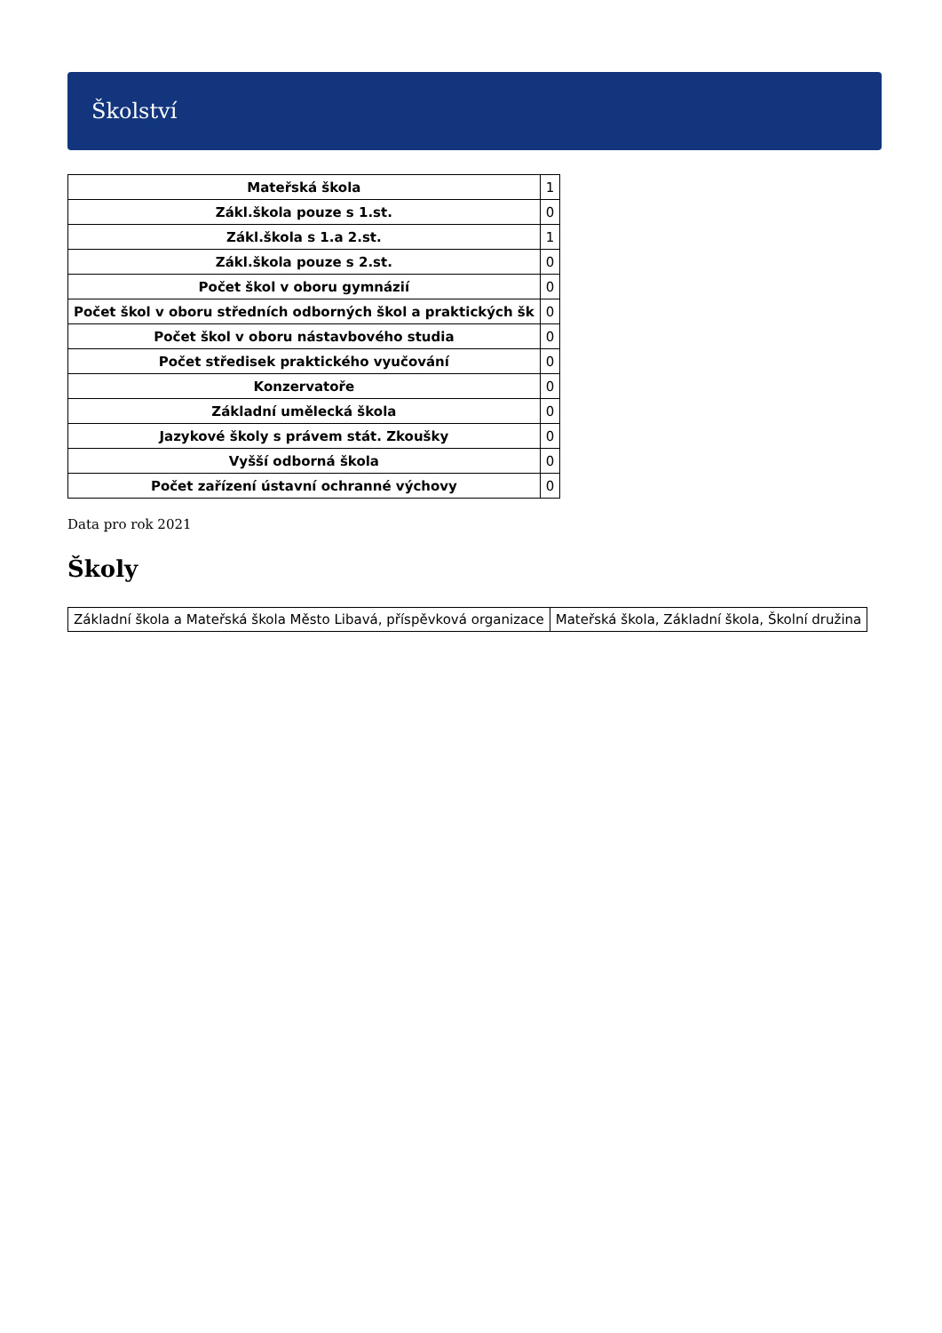Školství
| Mateřská škola | 1 |
| Zákl.škola pouze s 1.st. | 0 |
| Zákl.škola s 1.a 2.st. | 1 |
| Zákl.škola pouze s 2.st. | 0 |
| Počet škol v oboru gymnázií | 0 |
| Počet škol v oboru středních odborných škol a praktických šk | 0 |
| Počet škol v oboru nástavbového studia | 0 |
| Počet středisek praktického vyučování | 0 |
| Konzervatoře | 0 |
| Základní umělecká škola | 0 |
| Jazykové školy s právem stát. Zkoušky | 0 |
| Vyšší odborná škola | 0 |
| Počet zařízení ústavní ochranné výchovy | 0 |
Data pro rok 2021
Školy
| Základní škola a Mateřská škola Město Libavá, příspěvková organizace | Mateřská škola, Základní škola, Školní družina |